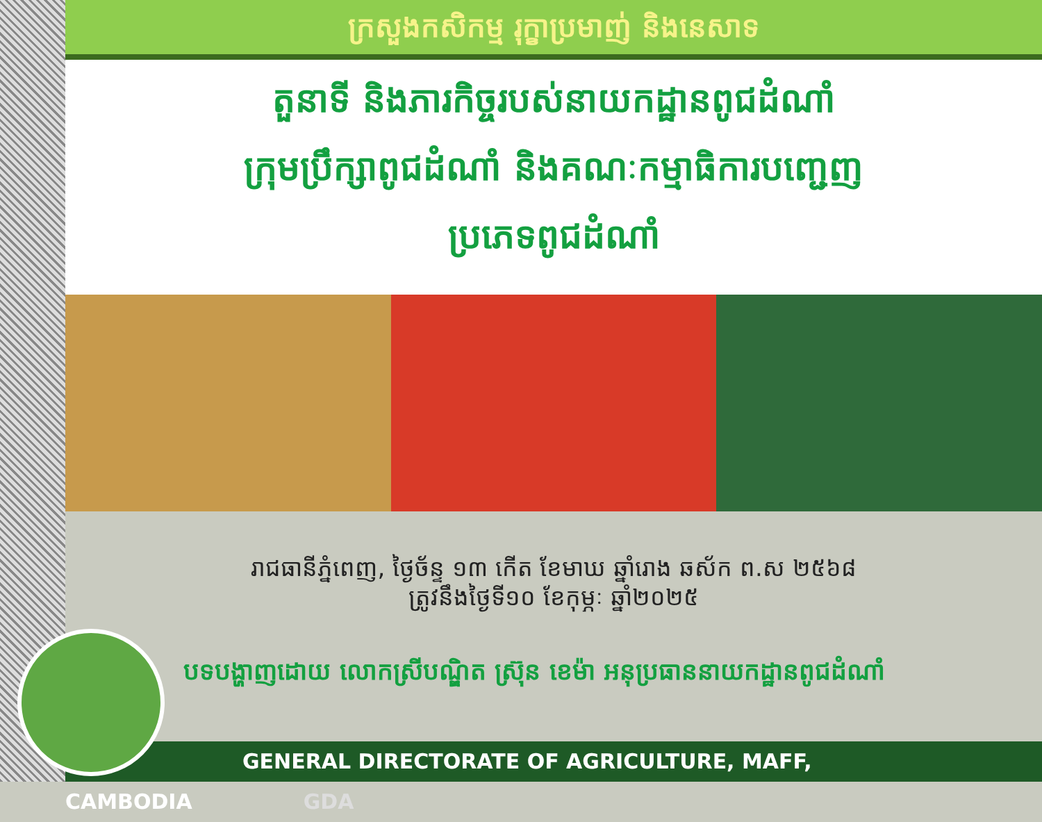ក្រសួងកសិកម្ម រុក្ខាប្រមាញ់ និងនេសាទ
តួនាទី និងភារកិច្ចរបស់នាយកដ្ឋានពូជដំណាំ
ក្រុមប្រឹក្សាពូជដំណាំ និងគណៈកម្មាធិការបញ្ជេញ
ប្រភេទពូជដំណាំ
រាជធានីភ្នំពេញ, ថ្ងៃច័ន្ទ ១៣ កើត ខែមាឃ ឆ្នាំរោង ឆស័ក ព.ស ២៥៦៨
ត្រូវនឹងថ្ងៃទី១០ ខែកុម្ភៈ ឆ្នាំ២០២៥
បទបង្ហាញដោយ លោកស្រីបណ្ឌិត ស្រ៊ុន ខេម៉ា អនុប្រធាននាយកដ្ឋានពូជដំណាំ
GENERAL DIRECTORATE OF AGRICULTURE, MAFF, CAMBODIA GDA